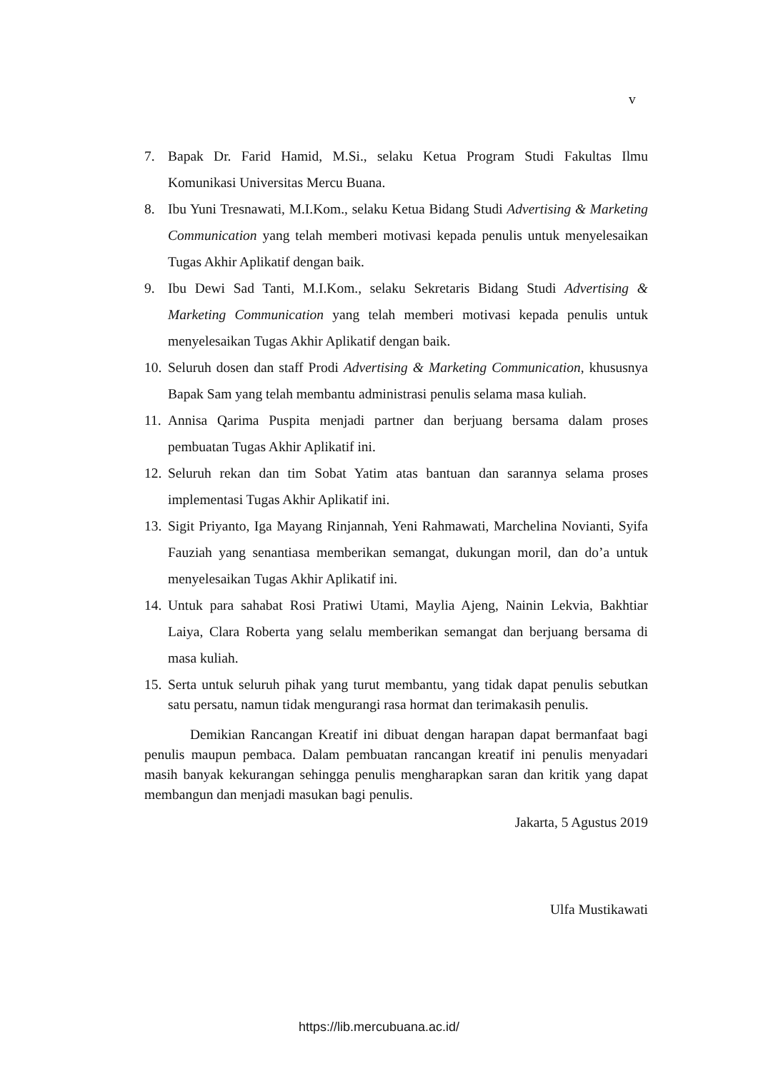v
7. Bapak Dr. Farid Hamid, M.Si., selaku Ketua Program Studi Fakultas Ilmu Komunikasi Universitas Mercu Buana.
8. Ibu Yuni Tresnawati, M.I.Kom., selaku Ketua Bidang Studi Advertising & Marketing Communication yang telah memberi motivasi kepada penulis untuk menyelesaikan Tugas Akhir Aplikatif dengan baik.
9. Ibu Dewi Sad Tanti, M.I.Kom., selaku Sekretaris Bidang Studi Advertising & Marketing Communication yang telah memberi motivasi kepada penulis untuk menyelesaikan Tugas Akhir Aplikatif dengan baik.
10. Seluruh dosen dan staff Prodi Advertising & Marketing Communication, khususnya Bapak Sam yang telah membantu administrasi penulis selama masa kuliah.
11. Annisa Qarima Puspita menjadi partner dan berjuang bersama dalam proses pembuatan Tugas Akhir Aplikatif ini.
12. Seluruh rekan dan tim Sobat Yatim atas bantuan dan sarannya selama proses implementasi Tugas Akhir Aplikatif ini.
13. Sigit Priyanto, Iga Mayang Rinjannah, Yeni Rahmawati, Marchelina Novianti, Syifa Fauziah yang senantiasa memberikan semangat, dukungan moril, dan do’a untuk menyelesaikan Tugas Akhir Aplikatif ini.
14. Untuk para sahabat Rosi Pratiwi Utami, Maylia Ajeng, Nainin Lekvia, Bakhtiar Laiya, Clara Roberta yang selalu memberikan semangat dan berjuang bersama di masa kuliah.
15. Serta untuk seluruh pihak yang turut membantu, yang tidak dapat penulis sebutkan satu persatu, namun tidak mengurangi rasa hormat dan terimakasih penulis.
Demikian Rancangan Kreatif ini dibuat dengan harapan dapat bermanfaat bagi penulis maupun pembaca. Dalam pembuatan rancangan kreatif ini penulis menyadari masih banyak kekurangan sehingga penulis mengharapkan saran dan kritik yang dapat membangun dan menjadi masukan bagi penulis.
Jakarta, 5 Agustus 2019
Ulfa Mustikawati
https://lib.mercubuana.ac.id/